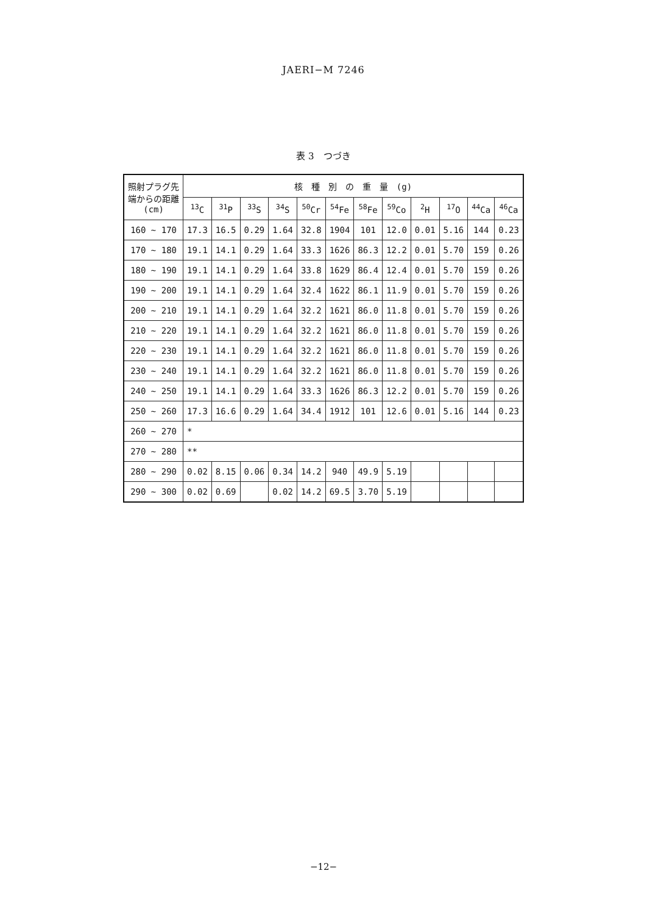JAERI−M 7246
表 3　つづき
| 照射プラグ先 端からの距離 (cm) | 核 種 別 の 重 量 (g) | | | | | | | | | | | |
| --- | --- | --- | --- | --- | --- | --- | --- | --- | --- | --- | --- | --- |
| | <sup>13</sup>C | <sup>31</sup>P | <sup>33</sup>S | <sup>34</sup>S | <sup>50</sup>Cr | <sup>54</sup>Fe | <sup>58</sup>Fe | <sup>59</sup>Co | <sup>2</sup>H | <sup>17</sup>O | <sup>44</sup>Ca | <sup>46</sup>Ca |
| 160 ∼ 170 | 17.3 | 16.5 | 0.29 | 1.64 | 32.8 | 1904 | 101 | 12.0 | 0.01 | 5.16 | 144 | 0.23 |
| 170 ∼ 180 | 19.1 | 14.1 | 0.29 | 1.64 | 33.3 | 1626 | 86.3 | 12.2 | 0.01 | 5.70 | 159 | 0.26 |
| 180 ∼ 190 | 19.1 | 14.1 | 0.29 | 1.64 | 33.8 | 1629 | 86.4 | 12.4 | 0.01 | 5.70 | 159 | 0.26 |
| 190 ∼ 200 | 19.1 | 14.1 | 0.29 | 1.64 | 32.4 | 1622 | 86.1 | 11.9 | 0.01 | 5.70 | 159 | 0.26 |
| 200 ∼ 210 | 19.1 | 14.1 | 0.29 | 1.64 | 32.2 | 1621 | 86.0 | 11.8 | 0.01 | 5.70 | 159 | 0.26 |
| 210 ∼ 220 | 19.1 | 14.1 | 0.29 | 1.64 | 32.2 | 1621 | 86.0 | 11.8 | 0.01 | 5.70 | 159 | 0.26 |
| 220 ∼ 230 | 19.1 | 14.1 | 0.29 | 1.64 | 32.2 | 1621 | 86.0 | 11.8 | 0.01 | 5.70 | 159 | 0.26 |
| 230 ∼ 240 | 19.1 | 14.1 | 0.29 | 1.64 | 32.2 | 1621 | 86.0 | 11.8 | 0.01 | 5.70 | 159 | 0.26 |
| 240 ∼ 250 | 19.1 | 14.1 | 0.29 | 1.64 | 33.3 | 1626 | 86.3 | 12.2 | 0.01 | 5.70 | 159 | 0.26 |
| 250 ∼ 260 | 17.3 | 16.6 | 0.29 | 1.64 | 34.4 | 1912 | 101 | 12.6 | 0.01 | 5.16 | 144 | 0.23 |
| 260 ∼ 270 | * | | | | | | | | | | | |
| 270 ∼ 280 | ** | | | | | | | | | | | |
| 280 ∼ 290 | 0.02 | 8.15 | 0.06 | 0.34 | 14.2 | 940 | 49.9 | 5.19 | | | | |
| 290 ∼ 300 | 0.02 | 0.69 | | 0.02 | 14.2 | 69.5 | 3.70 | 5.19 | | | | |
−12−